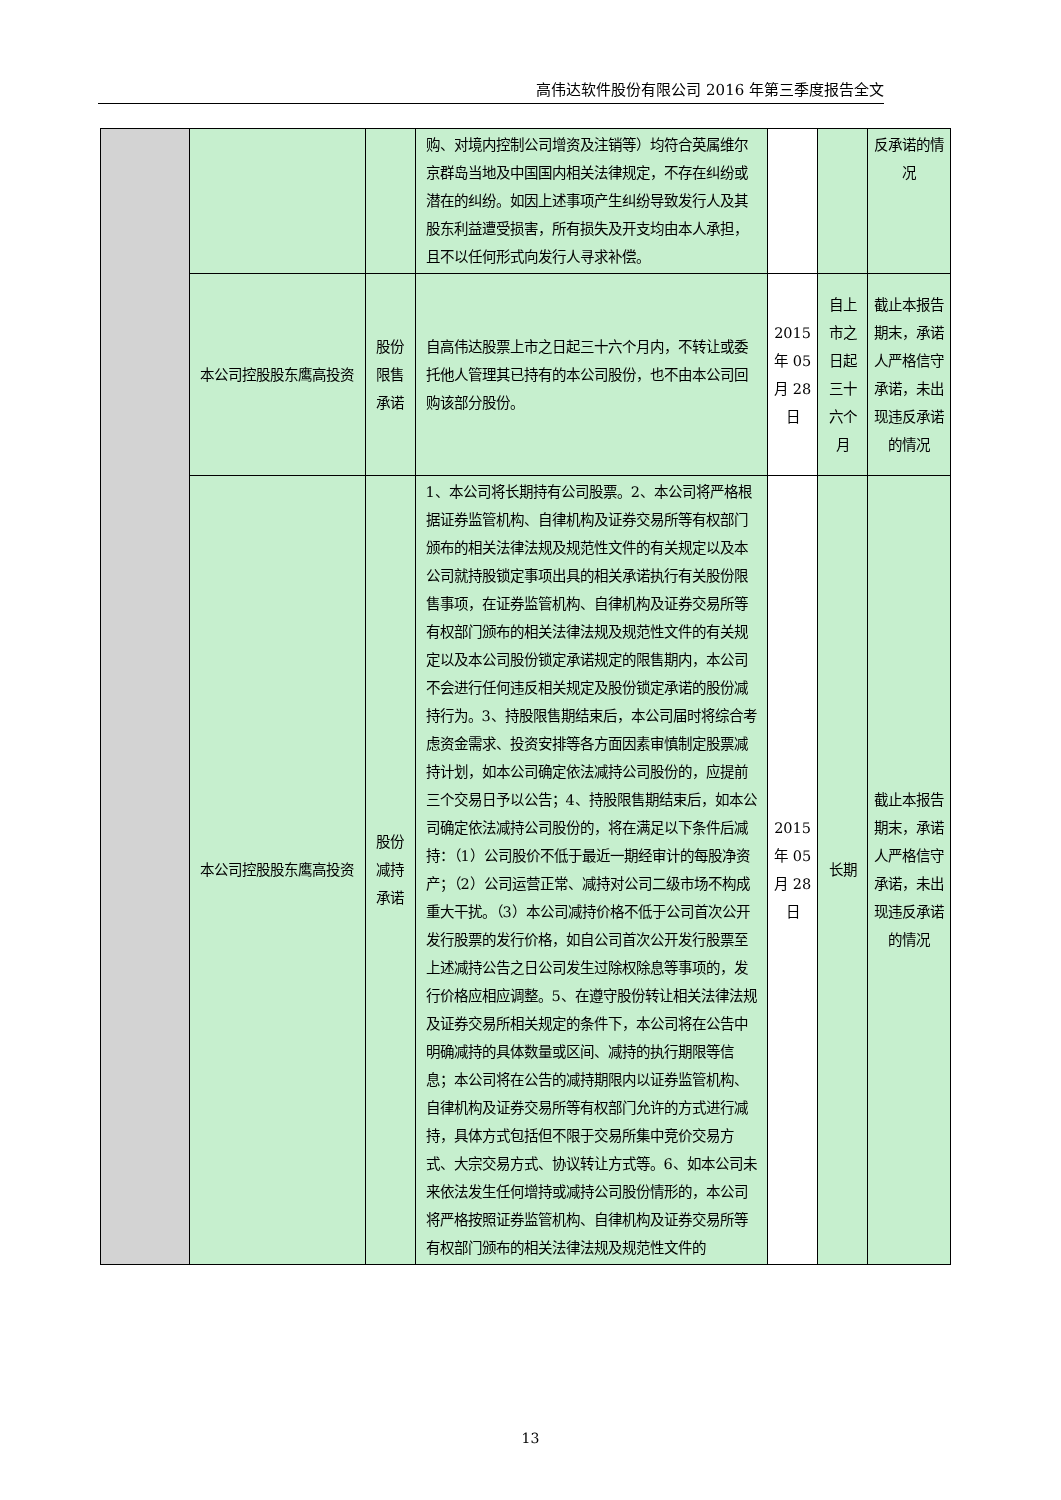高伟达软件股份有限公司 2016 年第三季度报告全文
| | | | 购、对境内控制公司增资及注销等）均符合英属维尔京群岛当地及中国国内相关法律规定，不存在纠纷或潜在的纠纷。如因上述事项产生纠纷导致发行人及其股东利益遭受损害，所有损失及开支均由本人承担，且不以任何形式向发行人寻求补偿。 | | | 反承诺的情况 |
| | 本公司控股股东鹰高投资 | 股份限售承诺 | 自高伟达股票上市之日起三十六个月内，不转让或委托他人管理其已持有的本公司股份，也不由本公司回购该部分股份。 | 2015 年 05 月 28 日 | 自上市之日起三十六个月 | 截止本报告期末，承诺人严格信守承诺，未出现违反承诺的情况 |
| | 本公司控股股东鹰高投资 | 股份减持承诺 | 1、本公司将长期持有公司股票。2、本公司将严格根据证券监管机构、自律机构及证券交易所等有权部门颁布的相关法律法规及规范性文件的有关规定以及本公司就持股锁定事项出具的相关承诺执行有关股份限售事项，在证券监管机构、自律机构及证券交易所等有权部门颁布的相关法律法规及规范性文件的有关规定以及本公司股份锁定承诺规定的限售期内，本公司不会进行任何违反相关规定及股份锁定承诺的股份减持行为。3、持股限售期结束后，本公司届时将综合考虑资金需求、投资安排等各方面因素审慎制定股票减持计划，如本公司确定依法减持公司股份的，应提前三个交易日予以公告；4、持股限售期结束后，如本公司确定依法减持公司股份的，将在满足以下条件后减持：（1）公司股价不低于最近一期经审计的每股净资产；（2）公司运营正常、减持对公司二级市场不构成重大干扰。（3）本公司减持价格不低于公司首次公开发行股票的发行价格，如自公司首次公开发行股票至上述减持公告之日公司发生过除权除息等事项的，发行价格应相应调整。5、在遵守股份转让相关法律法规及证券交易所相关规定的条件下，本公司将在公告中明确减持的具体数量或区间、减持的执行期限等信息；本公司将在公告的减持期限内以证券监管机构、自律机构及证券交易所等有权部门允许的方式进行减持，具体方式包括但不限于交易所集中竞价交易方式、大宗交易方式、协议转让方式等。6、如本公司未来依法发生任何增持或减持公司股份情形的，本公司将严格按照证券监管机构、自律机构及证券交易所等有权部门颁布的相关法律法规及规范性文件的 | 2015 年 05 月 28 日 | 长期 | 截止本报告期末，承诺人严格信守承诺，未出现违反承诺的情况 |
13